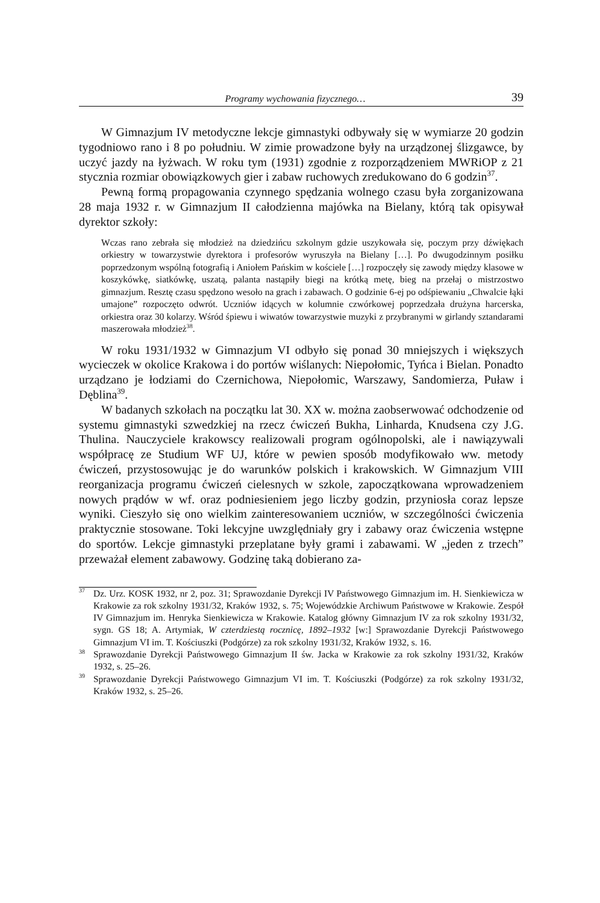Programy wychowania fizycznego… 39
W Gimnazjum IV metodyczne lekcje gimnastyki odbywały się w wymiarze 20 godzin tygodniowo rano i 8 po południu. W zimie prowadzone były na urządzonej ślizgawce, by uczyć jazdy na łyżwach. W roku tym (1931) zgodnie z rozporządzeniem MWRiOP z 21 stycznia rozmiar obowiązkowych gier i zabaw ruchowych zredukowano do 6 godzin<sup>37</sup>.
Pewną formą propagowania czynnego spędzania wolnego czasu była zorganizowana 28 maja 1932 r. w Gimnazjum II całodzienna majówka na Bielany, którą tak opisywał dyrektor szkoły:
Wczas rano zebrała się młodzież na dziedzińcu szkolnym gdzie uszykowała się, poczym przy dźwiękach orkiestry w towarzystwie dyrektora i profesorów wyruszyła na Bielany […]. Po dwugodzinnym posiłku poprzedzonym wspólną fotografią i Aniołem Pańskim w kościele […] rozpoczęły się zawody między klasowe w koszykówkę, siatkówkę, uszatą, palanta nastąpiły biegi na krótką metę, bieg na przełaj o mistrzostwo gimnazjum. Resztę czasu spędzono wesoło na grach i zabawach. O godzinie 6-ej po odśpiewaniu „Chwalcie łąki umajone” rozpoczęto odwrót. Uczniów idących w kolumnie czwórkowej poprzedzała drużyna harcerska, orkiestra oraz 30 kolarzy. Wśród śpiewu i wiwatów towarzystwie muzyki z przybranymi w girlandy sztandarami maszerowała młodzież<sup>38</sup>.
W roku 1931/1932 w Gimnazjum VI odbyło się ponad 30 mniejszych i większych wycieczek w okolice Krakowa i do portów wiślanych: Niepołomic, Tyńca i Bielan. Ponadto urządzano je łodziami do Czernichowa, Niepołomic, Warszawy, Sandomierza, Puław i Dęblina<sup>39</sup>.
W badanych szkołach na początku lat 30. XX w. można zaobserwować odchodzenie od systemu gimnastyki szwedzkiej na rzecz ćwiczeń Bukha, Linharda, Knudsena czy J.G. Thulina. Nauczyciele krakowscy realizowali program ogólnopolski, ale i nawiązywali współpracę ze Studium WF UJ, które w pewien sposób modyfikowało ww. metody ćwiczeń, przystosowując je do warunków polskich i krakowskich. W Gimnazjum VIII reorganizacja programu ćwiczeń cielesnych w szkole, zapoczątkowana wprowadzeniem nowych prądów w wf. oraz podniesieniem jego liczby godzin, przyniosła coraz lepsze wyniki. Cieszyło się ono wielkim zainteresowaniem uczniów, w szczególności ćwiczenia praktycznie stosowane. Toki lekcyjne uwzględniały gry i zabawy oraz ćwiczenia wstępne do sportów. Lekcje gimnastyki przeplatane były grami i zabawami. W „jeden z trzech” przeważał element zabawowy. Godzinę taką dobierano za-
<sup>37</sup> Dz. Urz. KOSK 1932, nr 2, poz. 31; Sprawozdanie Dyrekcji IV Państwowego Gimnazjum im. H. Sienkiewicza w Krakowie za rok szkolny 1931/32, Kraków 1932, s. 75; Wojewódzkie Archiwum Państwowe w Krakowie. Zespół IV Gimnazjum im. Henryka Sienkiewicza w Krakowie. Katalog główny Gimnazjum IV za rok szkolny 1931/32, sygn. GS 18; A. Artymiak, W czterdziestą rocznicę, 1892–1932 [w:] Sprawozdanie Dyrekcji Państwowego Gimnazjum VI im. T. Kościuszki (Podgórze) za rok szkolny 1931/32, Kraków 1932, s. 16.
<sup>38</sup> Sprawozdanie Dyrekcji Państwowego Gimnazjum II św. Jacka w Krakowie za rok szkolny 1931/32, Kraków 1932, s. 25–26.
<sup>39</sup> Sprawozdanie Dyrekcji Państwowego Gimnazjum VI im. T. Kościuszki (Podgórze) za rok szkolny 1931/32, Kraków 1932, s. 25–26.